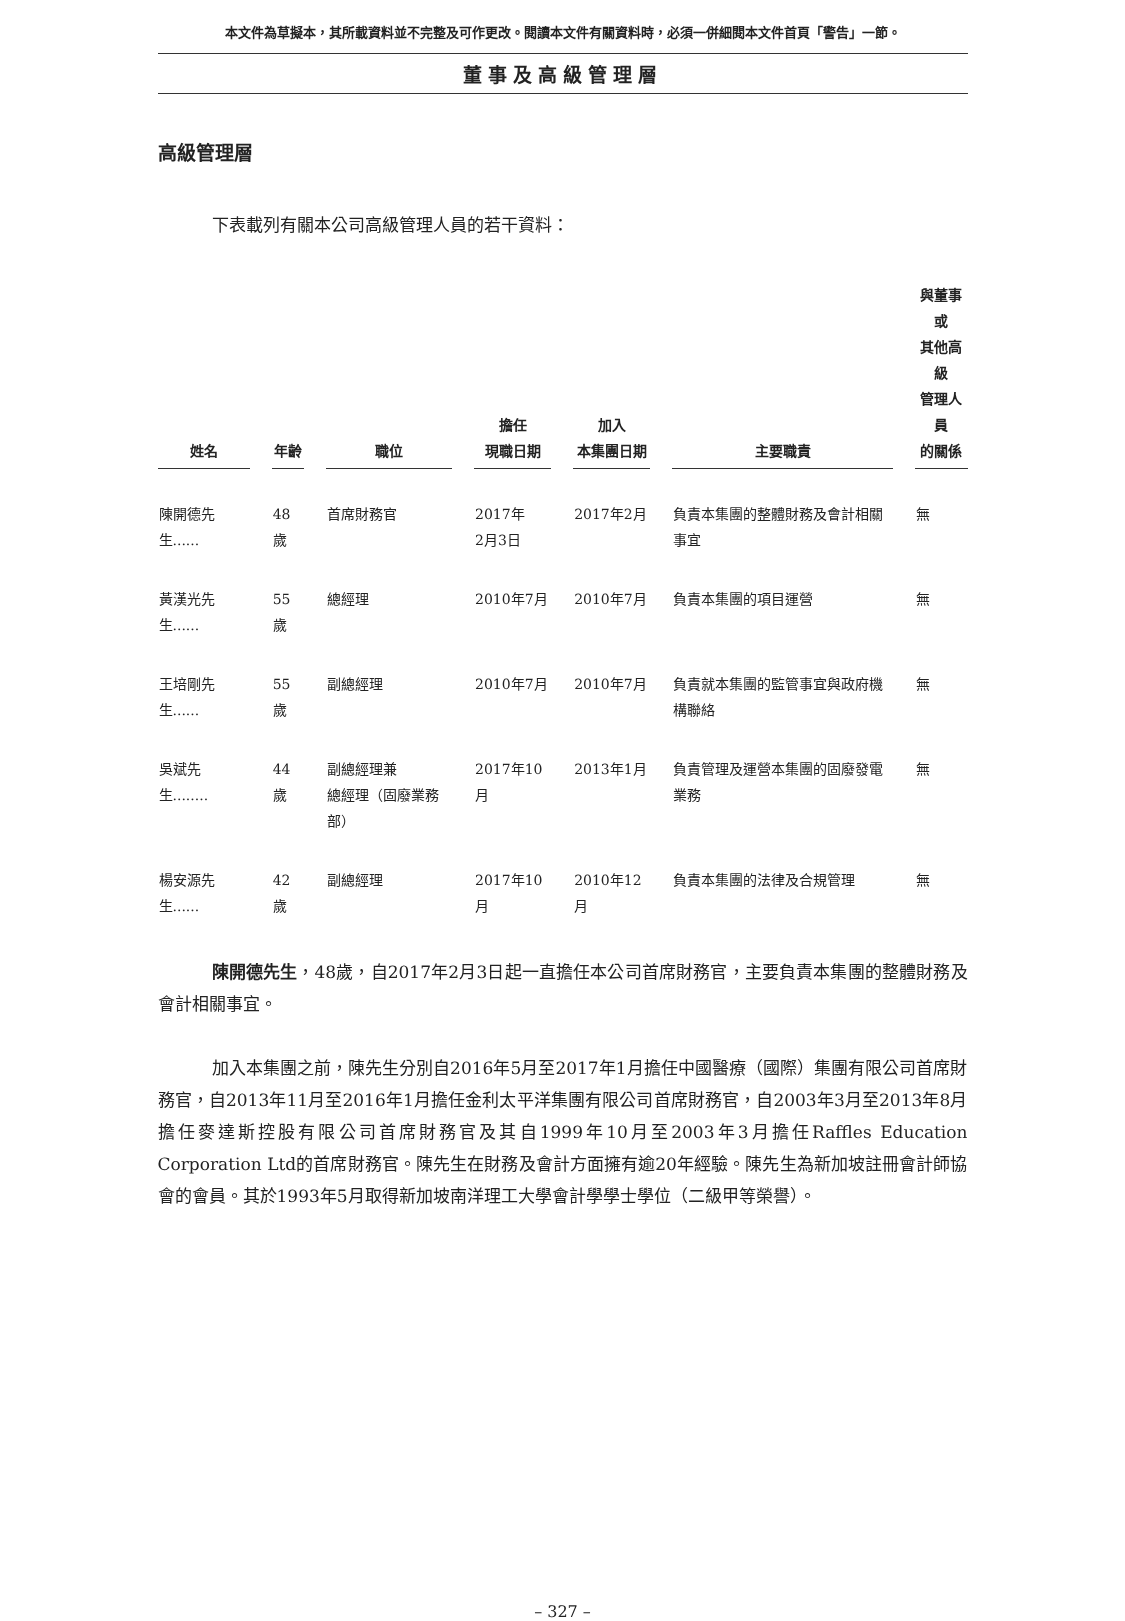本文件為草擬本，其所載資料並不完整及可作更改。閱讀本文件有關資料時，必須一併細閱本文件首頁「警告」一節。
董事及高級管理層
高級管理層
下表載列有關本公司高級管理人員的若干資料：
| 姓名 | 年齡 | 職位 | 擔任 現職日期 | 加入 本集團日期 | 主要職責 | 與董事或 其他高級 管理人員 的關係 |
| --- | --- | --- | --- | --- | --- | --- |
| 陳開德先生...... | 48歲 | 首席財務官 | 2017年 2月3日 | 2017年2月 | 負責本集團的整體財務及會計相關事宜 | 無 |
| 黃漢光先生...... | 55歲 | 總經理 | 2010年7月 | 2010年7月 | 負責本集團的項目運營 | 無 |
| 王培剛先生...... | 55歲 | 副總經理 | 2010年7月 | 2010年7月 | 負責就本集團的監管事宜與政府機構聯絡 | 無 |
| 吳斌先生........ | 44歲 | 副總經理兼 總經理（固廢業務部） | 2017年10月 | 2013年1月 | 負責管理及運營本集團的固廢發電業務 | 無 |
| 楊安源先生...... | 42歲 | 副總經理 | 2017年10月 | 2010年12月 | 負責本集團的法律及合規管理 | 無 |
陳開德先生，48歲，自2017年2月3日起一直擔任本公司首席財務官，主要負責本集團的整體財務及會計相關事宜。
加入本集團之前，陳先生分別自2016年5月至2017年1月擔任中國醫療（國際）集團有限公司首席財務官，自2013年11月至2016年1月擔任金利太平洋集團有限公司首席財務官，自2003年3月至2013年8月擔任麥達斯控股有限公司首席財務官及其自1999年10月至2003年3月擔任Raffles Education Corporation Ltd的首席財務官。陳先生在財務及會計方面擁有逾20年經驗。陳先生為新加坡註冊會計師協會的會員。其於1993年5月取得新加坡南洋理工大學會計學學士學位（二級甲等榮譽）。
– 327 –